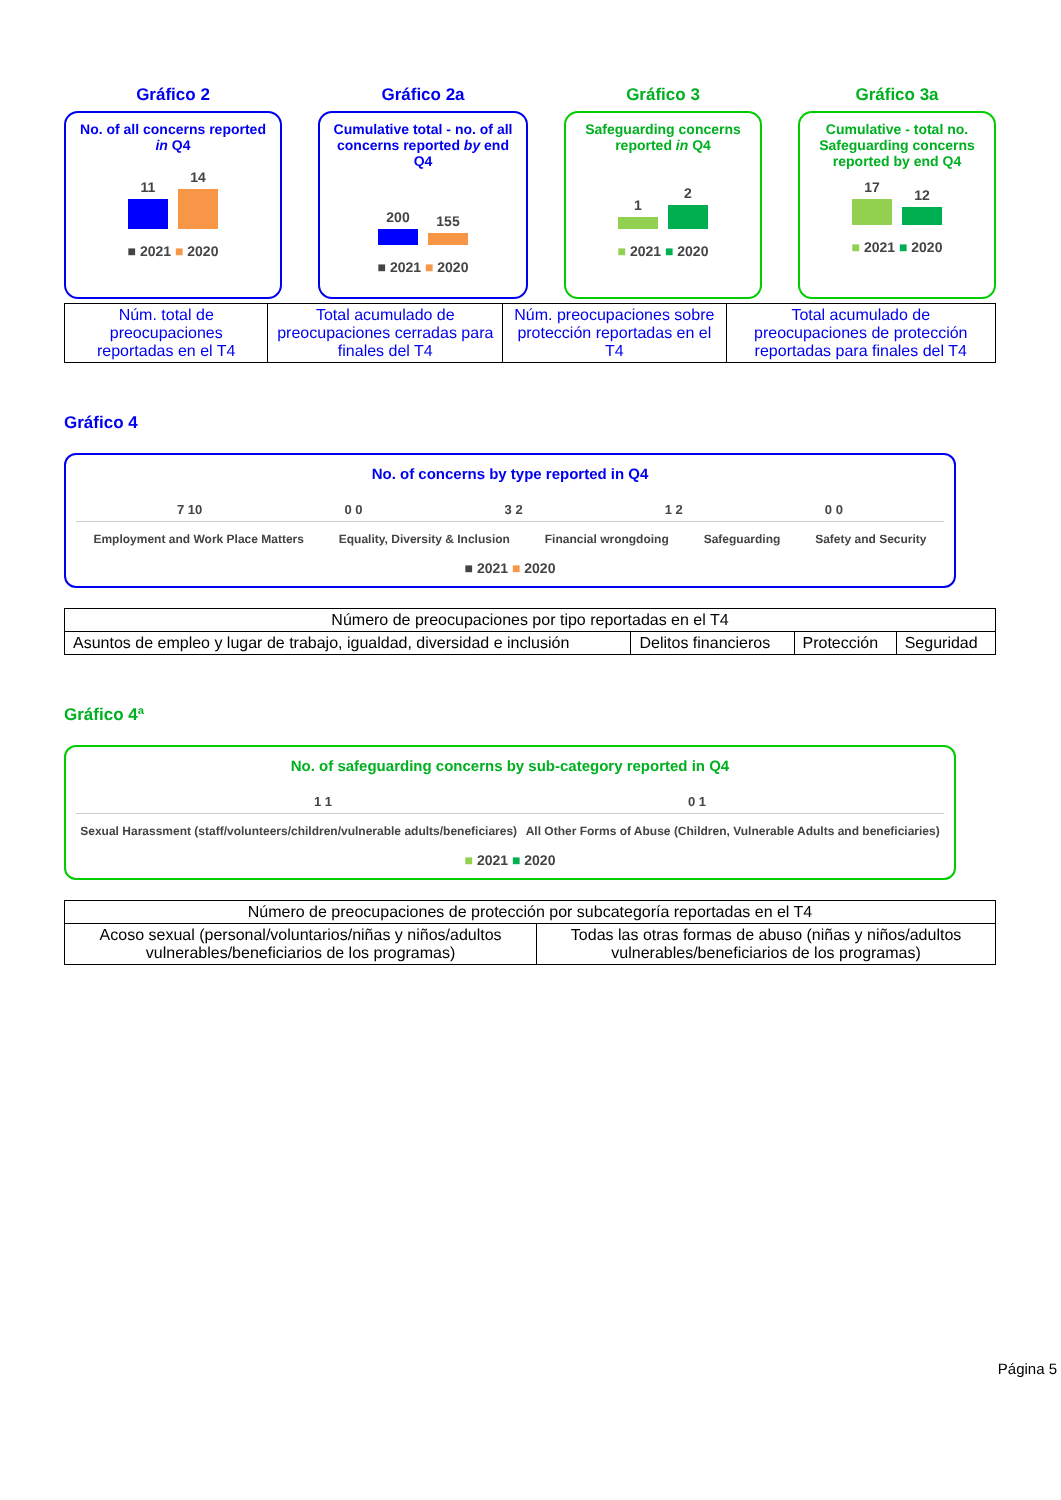Gráfico 2
No. of all concerns reported in Q4
11
14
■ 2021 ■ 2020
Gráfico 2a
Cumulative total - no. of all concerns reported by end Q4
200
155
■ 2021 ■ 2020
Gráfico 3
Safeguarding concerns reported in Q4
1
2
■ 2021 ■ 2020
Gráfico 3a
Cumulative - total no. Safeguarding concerns reported by end Q4
17
12
■ 2021 ■ 2020
| Núm. total de preocupaciones reportadas en el T4 | Total acumulado de preocupaciones cerradas para finales del T4 | Núm. preocupaciones sobre protección reportadas en el T4 | Total acumulado de preocupaciones de protección reportadas para finales del T4 |
Gráfico 4
No. of concerns by type reported in Q4
7 10 0 0 3 2 1 2 0 0
Employment and Work Place Matters Equality, Diversity & Inclusion Financial wrongdoing Safeguarding Safety and Security
■ 2021 ■ 2020
| Número de preocupaciones por tipo reportadas en el T4 | | | |
| --- | --- | --- | --- |
| Asuntos de empleo y lugar de trabajo, igualdad, diversidad e inclusión | Delitos financieros | Protección | Seguridad |
Gráfico 4ª
No. of safeguarding concerns by sub-category reported in Q4
1 1 0 1
Sexual Harassment (staff/volunteers/children/vulnerable adults/beneficiares) All Other Forms of Abuse (Children, Vulnerable Adults and beneficiaries)
■ 2021 ■ 2020
| Número de preocupaciones de protección por subcategoría reportadas en el T4 | |
| --- | --- |
| Acoso sexual (personal/voluntarios/niñas y niños/adultos vulnerables/beneficiarios de los programas) | Todas las otras formas de abuso (niñas y niños/adultos vulnerables/beneficiarios de los programas) |
Página 5